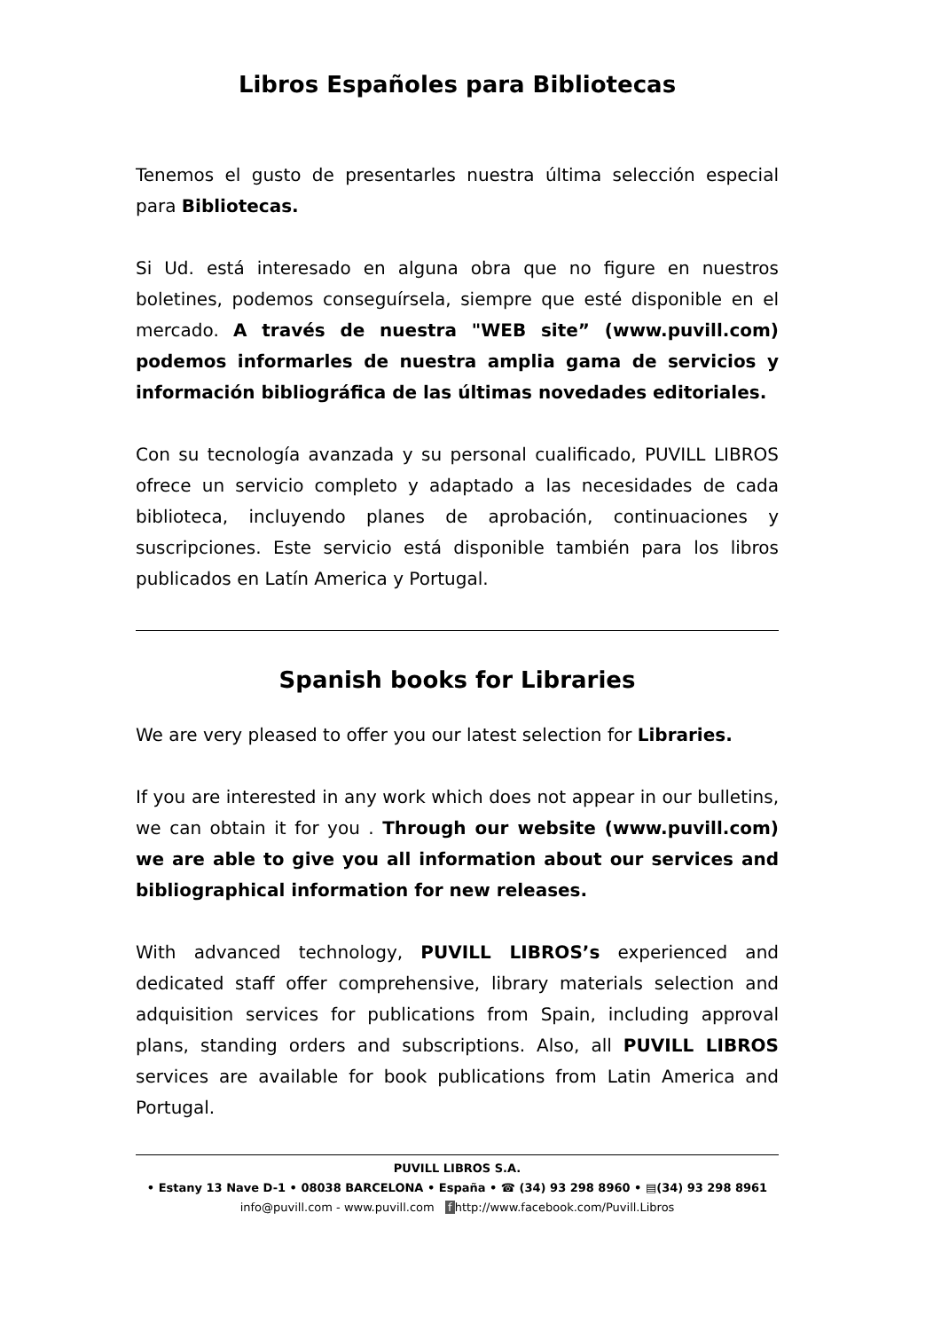Libros Españoles para Bibliotecas
Tenemos el gusto de presentarles nuestra última selección especial para Bibliotecas.
Si Ud. está interesado en alguna obra que no figure en nuestros boletines, podemos conseguírsela, siempre que esté disponible en el mercado. A través de nuestra "WEB site” (www.puvill.com) podemos informarles de nuestra amplia gama de servicios y información bibliográfica de las últimas novedades editoriales.
Con su tecnología avanzada y su personal cualificado, PUVILL LIBROS ofrece un servicio completo y adaptado a las necesidades de cada biblioteca, incluyendo planes de aprobación, continuaciones y suscripciones. Este servicio está disponible también para los libros publicados en Latín America y Portugal.
Spanish books for Libraries
We are very pleased to offer you our latest selection for Libraries.
If you are interested in any work which does not appear in our bulletins, we can obtain it for you . Through our website (www.puvill.com) we are able to give you all information about our services and bibliographical information for new releases.
With advanced technology, PUVILL LIBROS’s experienced and dedicated staff offer comprehensive, library materials selection and adquisition services for publications from Spain, including approval plans, standing orders and subscriptions. Also, all PUVILL LIBROS services are available for book publications from Latin America and Portugal.
PUVILL LIBROS S.A.
• Estany 13 Nave D-1 • 08038 BARCELONA • España • ☎ (34) 93 298 8960 • ▤(34) 93 298 8961
info@puvill.com - www.puvill.com f http://www.facebook.com/Puvill.Libros